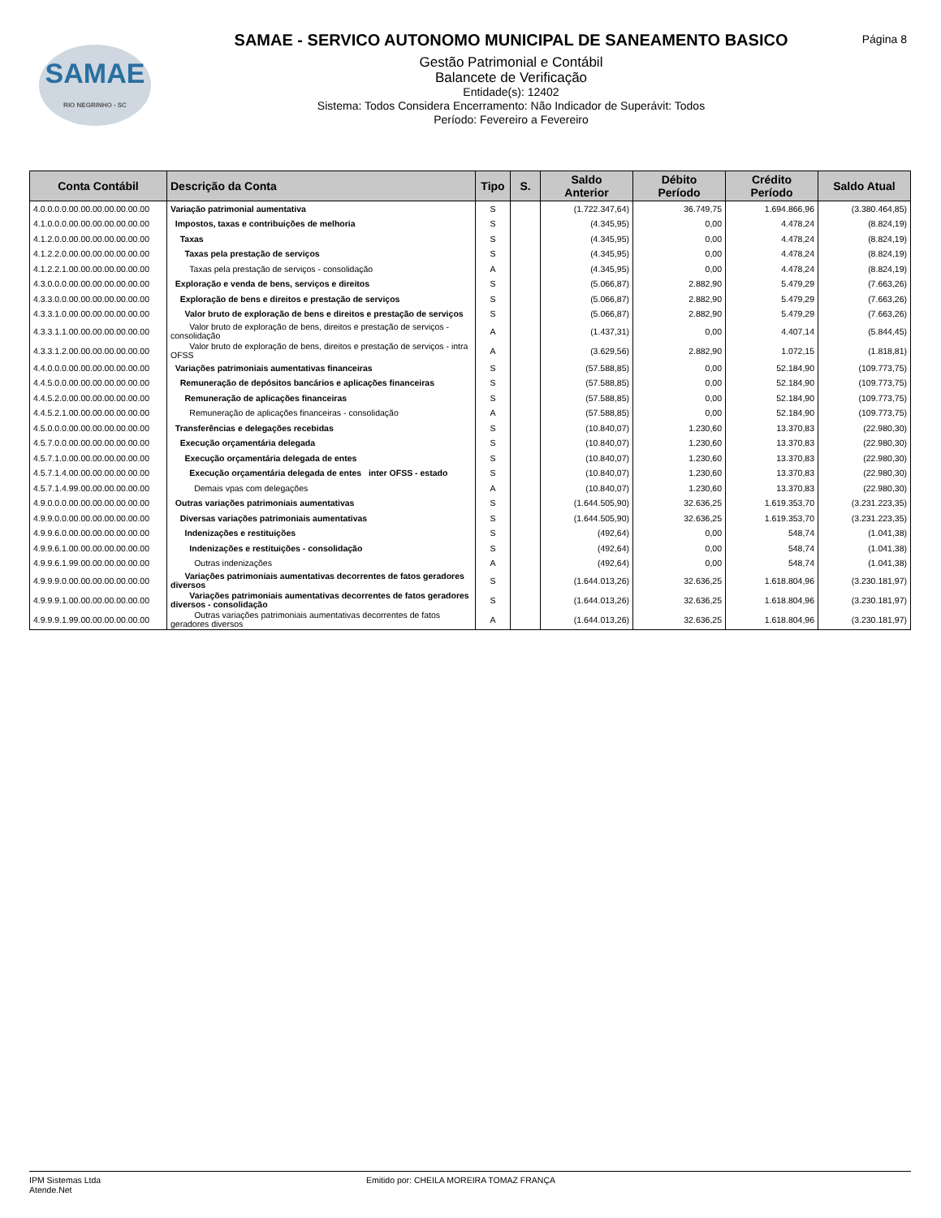SAMAE
RIO NEGRINHO - SC
Página 8
SAMAE - SERVICO AUTONOMO MUNICIPAL DE SANEAMENTO BASICO
Gestão Patrimonial e Contábil
Balancete de Verificação
Entidade(s): 12402
Sistema: Todos Considera Encerramento: Não Indicador de Superávit: Todos
Período: Fevereiro a Fevereiro
| Conta Contábil | Descrição da Conta | Tipo | S. | Saldo Anterior | Débito Período | Crédito Período | Saldo Atual |
| --- | --- | --- | --- | --- | --- | --- | --- |
| 4.0.0.0.0.00.00.00.00.00.00.00 | Variação patrimonial aumentativa | S | | (1.722.347,64) | 36.749,75 | 1.694.866,96 | (3.380.464,85) |
| 4.1.0.0.0.00.00.00.00.00.00.00 | Impostos, taxas e contribuições de melhoria | S | | (4.345,95) | 0,00 | 4.478,24 | (8.824,19) |
| 4.1.2.0.0.00.00.00.00.00.00.00 | Taxas | S | | (4.345,95) | 0,00 | 4.478,24 | (8.824,19) |
| 4.1.2.2.0.00.00.00.00.00.00.00 | Taxas pela prestação de serviços | S | | (4.345,95) | 0,00 | 4.478,24 | (8.824,19) |
| 4.1.2.2.1.00.00.00.00.00.00.00 | Taxas pela prestação de serviços - consolidação | A | | (4.345,95) | 0,00 | 4.478,24 | (8.824,19) |
| 4.3.0.0.0.00.00.00.00.00.00.00 | Exploração e venda de bens, serviços e direitos | S | | (5.066,87) | 2.882,90 | 5.479,29 | (7.663,26) |
| 4.3.3.0.0.00.00.00.00.00.00.00 | Exploração de bens e direitos e prestação de serviços | S | | (5.066,87) | 2.882,90 | 5.479,29 | (7.663,26) |
| 4.3.3.1.0.00.00.00.00.00.00.00 | Valor bruto de exploração de bens e direitos e prestação de serviços | S | | (5.066,87) | 2.882,90 | 5.479,29 | (7.663,26) |
| 4.3.3.1.1.00.00.00.00.00.00.00 | Valor bruto de exploração de bens, direitos e prestação de serviços - consolidação | A | | (1.437,31) | 0,00 | 4.407,14 | (5.844,45) |
| 4.3.3.1.2.00.00.00.00.00.00.00 | Valor bruto de exploração de bens, direitos e prestação de serviços - intra OFSS | A | | (3.629,56) | 2.882,90 | 1.072,15 | (1.818,81) |
| 4.4.0.0.0.00.00.00.00.00.00.00 | Variações patrimoniais aumentativas financeiras | S | | (57.588,85) | 0,00 | 52.184,90 | (109.773,75) |
| 4.4.5.0.0.00.00.00.00.00.00.00 | Remuneração de depósitos bancários e aplicações financeiras | S | | (57.588,85) | 0,00 | 52.184,90 | (109.773,75) |
| 4.4.5.2.0.00.00.00.00.00.00.00 | Remuneração de aplicações financeiras | S | | (57.588,85) | 0,00 | 52.184,90 | (109.773,75) |
| 4.4.5.2.1.00.00.00.00.00.00.00 | Remuneração de aplicações financeiras - consolidação | A | | (57.588,85) | 0,00 | 52.184,90 | (109.773,75) |
| 4.5.0.0.0.00.00.00.00.00.00.00 | Transferências e delegações recebidas | S | | (10.840,07) | 1.230,60 | 13.370,83 | (22.980,30) |
| 4.5.7.0.0.00.00.00.00.00.00.00 | Execução orçamentária delegada | S | | (10.840,07) | 1.230,60 | 13.370,83 | (22.980,30) |
| 4.5.7.1.0.00.00.00.00.00.00.00 | Execução orçamentária delegada de entes | S | | (10.840,07) | 1.230,60 | 13.370,83 | (22.980,30) |
| 4.5.7.1.4.00.00.00.00.00.00.00 | Execução orçamentária delegada de entes inter OFSS - estado | S | | (10.840,07) | 1.230,60 | 13.370,83 | (22.980,30) |
| 4.5.7.1.4.99.00.00.00.00.00.00 | Demais vpas com delegações | A | | (10.840,07) | 1.230,60 | 13.370,83 | (22.980,30) |
| 4.9.0.0.0.00.00.00.00.00.00.00 | Outras variações patrimoniais aumentativas | S | | (1.644.505,90) | 32.636,25 | 1.619.353,70 | (3.231.223,35) |
| 4.9.9.0.0.00.00.00.00.00.00.00 | Diversas variações patrimoniais aumentativas | S | | (1.644.505,90) | 32.636,25 | 1.619.353,70 | (3.231.223,35) |
| 4.9.9.6.0.00.00.00.00.00.00.00 | Indenizações e restituições | S | | (492,64) | 0,00 | 548,74 | (1.041,38) |
| 4.9.9.6.1.00.00.00.00.00.00.00 | Indenizações e restituições - consolidação | S | | (492,64) | 0,00 | 548,74 | (1.041,38) |
| 4.9.9.6.1.99.00.00.00.00.00.00 | Outras indenizações | A | | (492,64) | 0,00 | 548,74 | (1.041,38) |
| 4.9.9.9.0.00.00.00.00.00.00.00 | Variações patrimoniais aumentativas decorrentes de fatos geradores diversos | S | | (1.644.013,26) | 32.636,25 | 1.618.804,96 | (3.230.181,97) |
| 4.9.9.9.1.00.00.00.00.00.00.00 | Variações patrimoniais aumentativas decorrentes de fatos geradores diversos - consolidação | S | | (1.644.013,26) | 32.636,25 | 1.618.804,96 | (3.230.181,97) |
| 4.9.9.9.1.99.00.00.00.00.00.00 | Outras variações patrimoniais aumentativas decorrentes de fatos geradores diversos | A | | (1.644.013,26) | 32.636,25 | 1.618.804,96 | (3.230.181,97) |
IPM Sistemas Ltda
Atende.Net
Emitido por: CHEILA MOREIRA TOMAZ FRANÇA